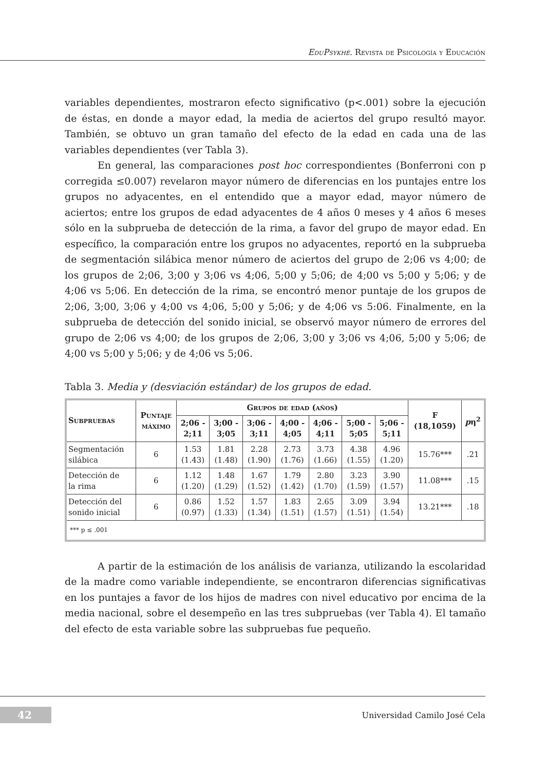EduPsykhé. Revista de Psicología y Educación
variables dependientes, mostraron efecto significativo (p<.001) sobre la ejecución de éstas, en donde a mayor edad, la media de aciertos del grupo resultó mayor. También, se obtuvo un gran tamaño del efecto de la edad en cada una de las variables dependientes (ver Tabla 3).
En general, las comparaciones post hoc correspondientes (Bonferroni con p corregida ≤0.007) revelaron mayor número de diferencias en los puntajes entre los grupos no adyacentes, en el entendido que a mayor edad, mayor número de aciertos; entre los grupos de edad adyacentes de 4 años 0 meses y 4 años 6 meses sólo en la subprueba de detección de la rima, a favor del grupo de mayor edad. En específico, la comparación entre los grupos no adyacentes, reportó en la subprueba de segmentación silábica menor número de aciertos del grupo de 2;06 vs 4;00; de los grupos de 2;06, 3;00 y 3;06 vs 4;06, 5;00 y 5;06; de 4;00 vs 5;00 y 5;06; y de 4;06 vs 5;06. En detección de la rima, se encontró menor puntaje de los grupos de 2;06, 3;00, 3;06 y 4;00 vs 4;06, 5;00 y 5;06; y de 4;06 vs 5:06. Finalmente, en la subprueba de detección del sonido inicial, se observó mayor número de errores del grupo de 2;06 vs 4;00; de los grupos de 2;06, 3;00 y 3;06 vs 4;06, 5;00 y 5;06; de 4;00 vs 5;00 y 5;06; y de 4;06 vs 5;06.
Tabla 3. Media y (desviación estándar) de los grupos de edad.
| Subpruebas | Puntaje máximo | Grupos de edad (años) | | | | | | | F (18,1059) | p η<sup>2</sup> |
| --- | --- | --- | --- | --- | --- | --- | --- | --- | --- | --- |
| | | 2;06 - 2;11 | 3;00 - 3;05 | 3;06 - 3;11 | 4;00 - 4;05 | 4;06 - 4;11 | 5;00 - 5;05 | 5;06 - 5;11 | | |
| Segmentación silábica | 6 | 1.53 (1.43) | 1.81 (1.48) | 2.28 (1.90) | 2.73 (1.76) | 3.73 (1.66) | 4.38 (1.55) | 4.96 (1.20) | 15.76*** | .21 |
| Detección de la rima | 6 | 1.12 (1.20) | 1.48 (1.29) | 1.67 (1.52) | 1.79 (1.42) | 2.80 (1.70) | 3.23 (1.59) | 3.90 (1.57) | 11.08*** | .15 |
| Detección del sonido inicial | 6 | 0.86 (0.97) | 1.52 (1.33) | 1.57 (1.34) | 1.83 (1.51) | 2.65 (1.57) | 3.09 (1.51) | 3.94 (1.54) | 13.21*** | .18 |
| *** p ≤ .001 | | | | | | | | | | |
A partir de la estimación de los análisis de varianza, utilizando la escolaridad de la madre como variable independiente, se encontraron diferencias significativas en los puntajes a favor de los hijos de madres con nivel educativo por encima de la media nacional, sobre el desempeño en las tres subpruebas (ver Tabla 4). El tamaño del efecto de esta variable sobre las subpruebas fue pequeño.
42 Universidad Camilo José Cela